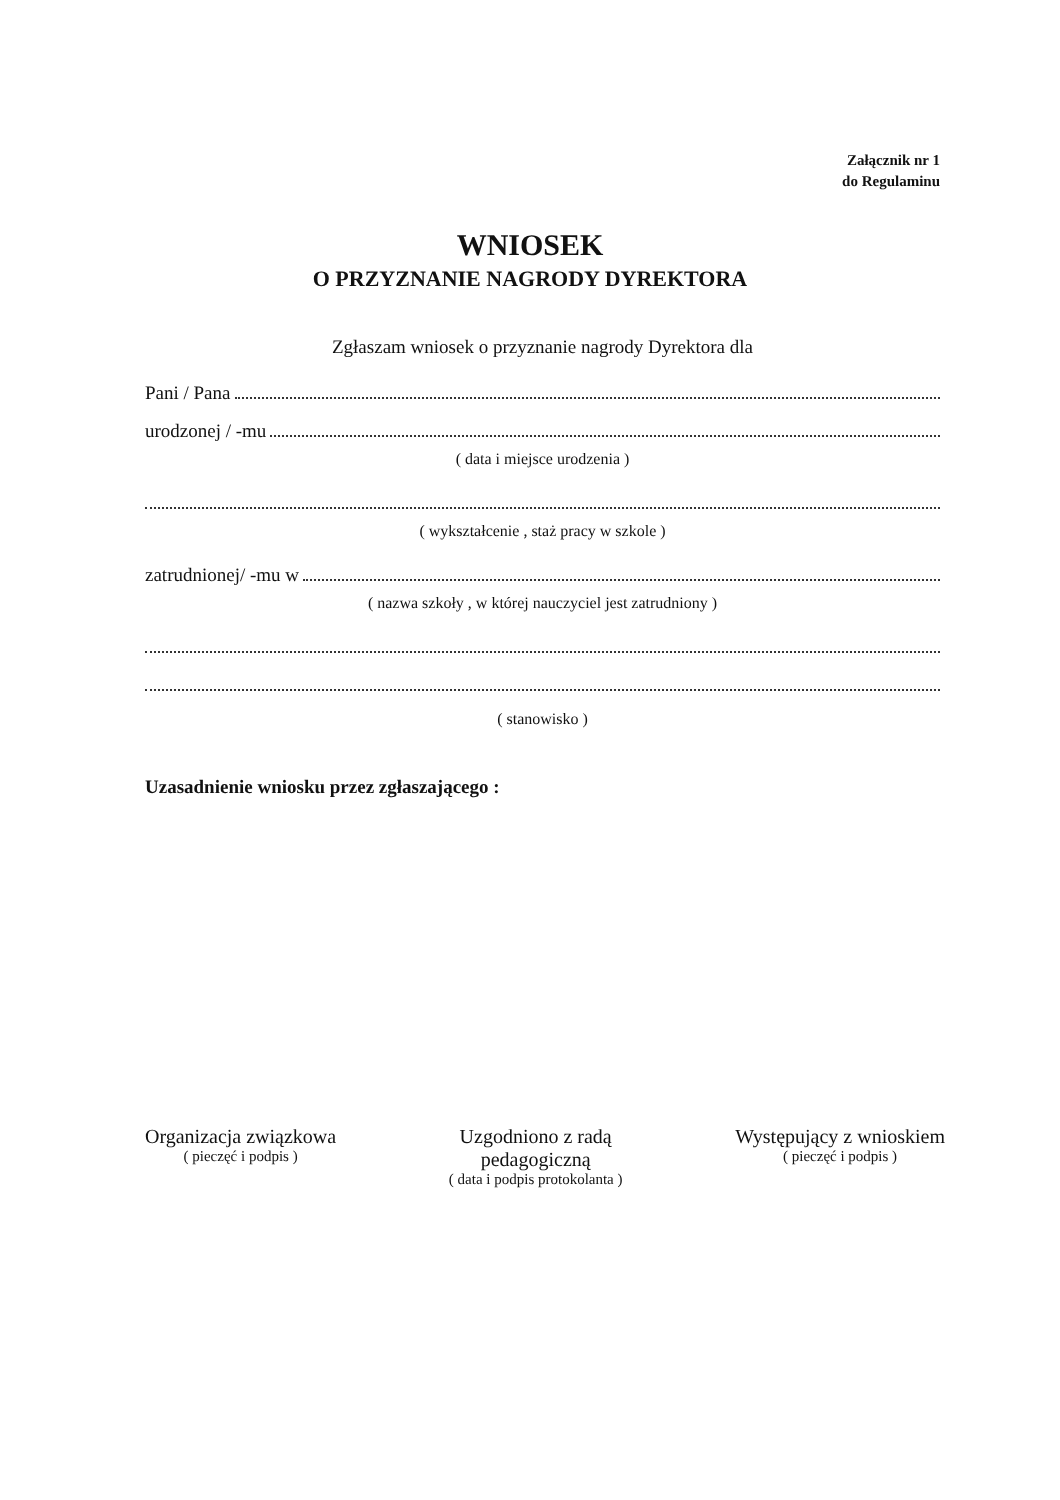Załącznik nr 1
do Regulaminu
WNIOSEK
O PRZYZNANIE NAGRODY DYREKTORA
Zgłaszam wniosek o przyznanie nagrody Dyrektora dla
Pani / Pana
urodzonej / -mu
( data i miejsce urodzenia )
( wykształcenie , staż pracy w szkole )
zatrudnionej/ -mu w
( nazwa szkoły , w której nauczyciel jest zatrudniony )
( stanowisko )
Uzasadnienie wniosku przez zgłaszającego :
Organizacja związkowa
( pieczęć i podpis )
Uzgodniono z radą
pedagogiczną
( data i podpis protokolanta )
Występujący z wnioskiem
( pieczęć i podpis )